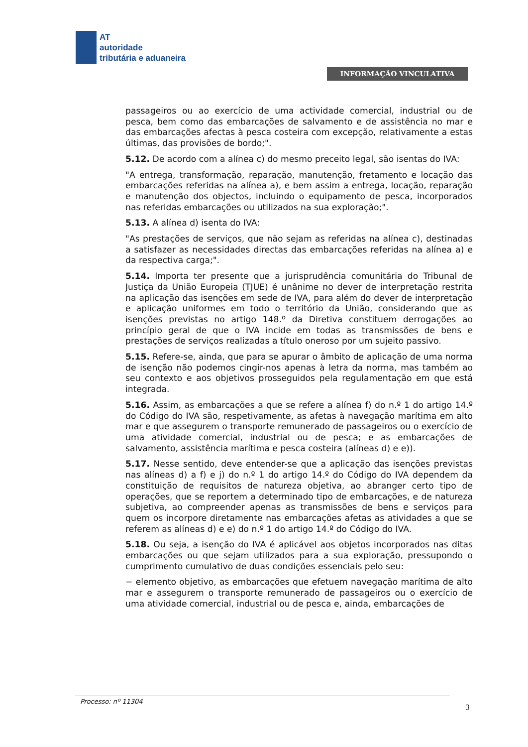AT
autoridade
tributária e aduaneira
INFORMAÇÃO VINCULATIVA
passageiros ou ao exercício de uma actividade comercial, industrial ou de pesca, bem como das embarcações de salvamento e de assistência no mar e das embarcações afectas à pesca costeira com excepção, relativamente a estas últimas, das provisões de bordo;".
5.12. De acordo com a alínea c) do mesmo preceito legal, são isentas do IVA:
"A entrega, transformação, reparação, manutenção, fretamento e locação das embarcações referidas na alínea a), e bem assim a entrega, locação, reparação e manutenção dos objectos, incluindo o equipamento de pesca, incorporados nas referidas embarcações ou utilizados na sua exploração;".
5.13. A alínea d) isenta do IVA:
"As prestações de serviços, que não sejam as referidas na alínea c), destinadas a satisfazer as necessidades directas das embarcações referidas na alínea a) e da respectiva carga;".
5.14. Importa ter presente que a jurisprudência comunitária do Tribunal de Justiça da União Europeia (TJUE) é unânime no dever de interpretação restrita na aplicação das isenções em sede de IVA, para além do dever de interpretação e aplicação uniformes em todo o território da União, considerando que as isenções previstas no artigo 148.º da Diretiva constituem derrogações ao princípio geral de que o IVA incide em todas as transmissões de bens e prestações de serviços realizadas a título oneroso por um sujeito passivo.
5.15. Refere-se, ainda, que para se apurar o âmbito de aplicação de uma norma de isenção não podemos cingir-nos apenas à letra da norma, mas também ao seu contexto e aos objetivos prosseguidos pela regulamentação em que está integrada.
5.16. Assim, as embarcações a que se refere a alínea f) do n.º 1 do artigo 14.º do Código do IVA são, respetivamente, as afetas à navegação marítima em alto mar e que assegurem o transporte remunerado de passageiros ou o exercício de uma atividade comercial, industrial ou de pesca; e as embarcações de salvamento, assistência marítima e pesca costeira (alíneas d) e e)).
5.17. Nesse sentido, deve entender-se que a aplicação das isenções previstas nas alíneas d) a f) e j) do n.º 1 do artigo 14.º do Código do IVA dependem da constituição de requisitos de natureza objetiva, ao abranger certo tipo de operações, que se reportem a determinado tipo de embarcações, e de natureza subjetiva, ao compreender apenas as transmissões de bens e serviços para quem os incorpore diretamente nas embarcações afetas as atividades a que se referem as alíneas d) e e) do n.º 1 do artigo 14.º do Código do IVA.
5.18. Ou seja, a isenção do IVA é aplicável aos objetos incorporados nas ditas embarcações ou que sejam utilizados para a sua exploração, pressupondo o cumprimento cumulativo de duas condições essenciais pelo seu:
− elemento objetivo, as embarcações que efetuem navegação marítima de alto mar e assegurem o transporte remunerado de passageiros ou o exercício de uma atividade comercial, industrial ou de pesca e, ainda, embarcações de
Processo: nº 11304
3